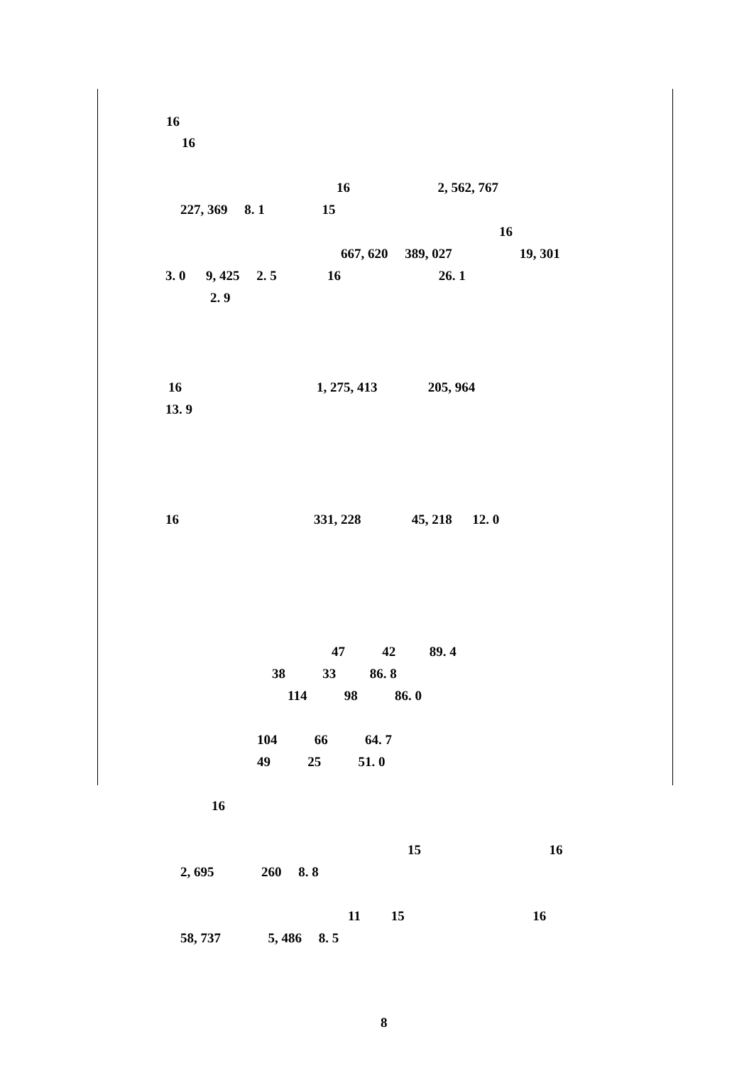16
16
16 2, 562, 767
227, 369 8. 1 15
16
667, 620 389, 027 19, 301
3. 0 9, 425 2. 5 16 26. 1
2. 9
16 1, 275, 413 205, 964
13. 9
16 331, 228 45, 218 12. 0
47 42 89. 4
38 33 86. 8
114 98 86. 0
104 66 64. 7
49 25 51. 0
16
15 16
2, 695 260 8. 8
11 15 16
58, 737 5, 486 8. 5
8